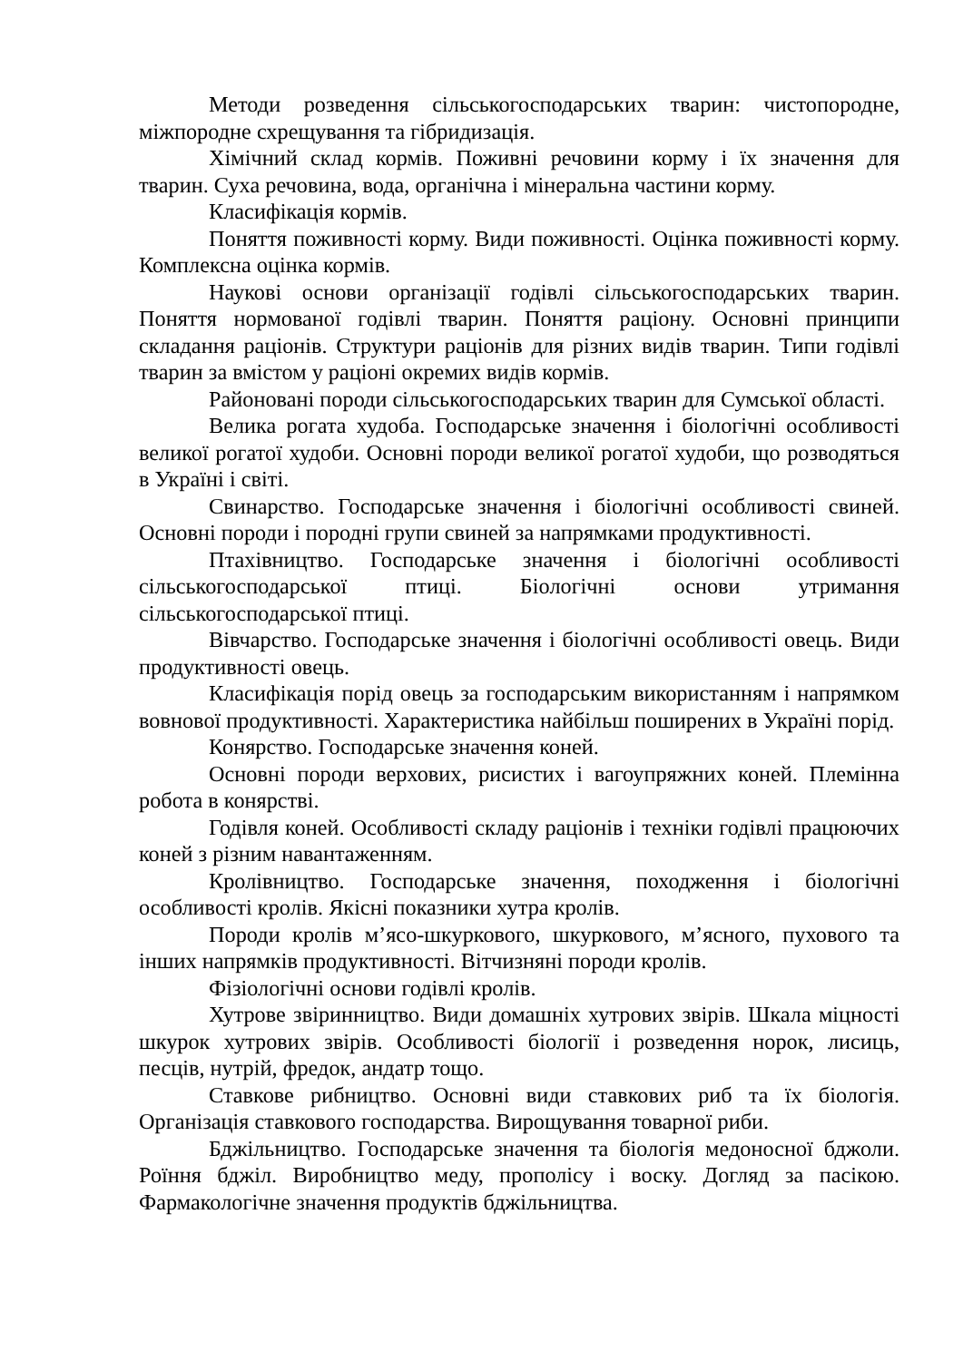Методи розведення сільськогосподарських тварин: чистопородне, міжпородне схрещування та гібридизація.
Хімічний склад кормів. Поживні речовини корму і їх значення для тварин. Суха речовина, вода, органічна і мінеральна частини корму.
Класифікація кормів.
Поняття поживності корму. Види поживності. Оцінка поживності корму. Комплексна оцінка кормів.
Наукові основи організації годівлі сільськогосподарських тварин. Поняття нормованої годівлі тварин. Поняття раціону. Основні принципи складання раціонів. Структури раціонів для різних видів тварин. Типи годівлі тварин за вмістом у раціоні окремих видів кормів.
Районовані породи сільськогосподарських тварин для Сумської області.
Велика рогата худоба. Господарське значення і біологічні особливості великої рогатої худоби. Основні породи великої рогатої худоби, що розводяться в Україні і світі.
Свинарство. Господарське значення і біологічні особливості свиней. Основні породи і породні групи свиней за напрямками продуктивності.
Птахівництво. Господарське значення і біологічні особливості сільськогосподарської птиці. Біологічні основи утримання сільськогосподарської птиці.
Вівчарство. Господарське значення і біологічні особливості овець. Види продуктивності овець.
Класифікація порід овець за господарським використанням і напрямком вовнової продуктивності. Характеристика найбільш поширених в Україні порід.
Конярство. Господарське значення коней.
Основні породи верхових, рисистих і вагоупряжних коней. Племінна робота в конярстві.
Годівля коней. Особливості складу раціонів і техніки годівлі працюючих коней з різним навантаженням.
Кролівництво. Господарське значення, походження і біологічні особливості кролів. Якісні показники хутра кролів.
Породи кролів м’ясо-шкуркового, шкуркового, м’ясного, пухового та інших напрямків продуктивності. Вітчизняні породи кролів.
Фізіологічні основи годівлі кролів.
Хутрове звіринництво. Види домашніх хутрових звірів. Шкала міцності шкурок хутрових звірів. Особливості біології і розведення норок, лисиць, песців, нутрій, фредок, андатр тощо.
Ставкове рибництво. Основні види ставкових риб та їх біологія. Організація ставкового господарства. Вирощування товарної риби.
Бджільництво. Господарське значення та біологія медоносної бджоли. Роїння бджіл. Виробництво меду, прополісу і воску. Догляд за пасікою. Фармакологічне значення продуктів бджільництва.